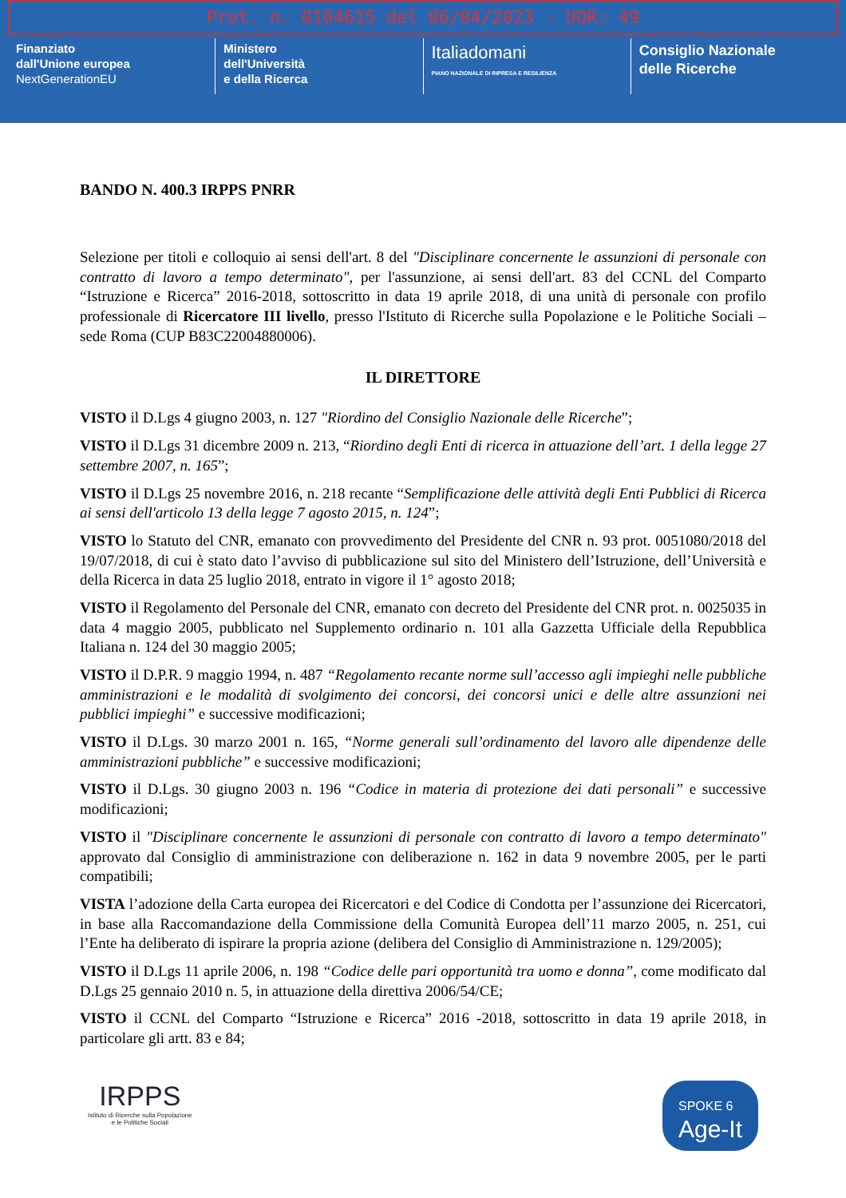Prot. n. 0104615 del 06/04/2023 - UOR: 49
Finanziato
dall'Unione europea
NextGenerationEU
Ministero
dell'Università
e della Ricerca
Italiadomani
PIANO NAZIONALE DI RIPRESA E RESILIENZA
Consiglio Nazionale
delle Ricerche
BANDO N. 400.3 IRPPS PNRR
Selezione per titoli e colloquio ai sensi dell'art. 8 del "Disciplinare concernente le assunzioni di personale con contratto di lavoro a tempo determinato", per l'assunzione, ai sensi dell'art. 83 del CCNL del Comparto “Istruzione e Ricerca” 2016-2018, sottoscritto in data 19 aprile 2018, di una unità di personale con profilo professionale di Ricercatore III livello, presso l'Istituto di Ricerche sulla Popolazione e le Politiche Sociali – sede Roma (CUP B83C22004880006).
IL DIRETTORE
VISTO il D.Lgs 4 giugno 2003, n. 127 "Riordino del Consiglio Nazionale delle Ricerche”;
VISTO il D.Lgs 31 dicembre 2009 n. 213, “Riordino degli Enti di ricerca in attuazione dell’art. 1 della legge 27 settembre 2007, n. 165”;
VISTO il D.Lgs 25 novembre 2016, n. 218 recante “Semplificazione delle attività degli Enti Pubblici di Ricerca ai sensi dell'articolo 13 della legge 7 agosto 2015, n. 124”;
VISTO lo Statuto del CNR, emanato con provvedimento del Presidente del CNR n. 93 prot. 0051080/2018 del 19/07/2018, di cui è stato dato l’avviso di pubblicazione sul sito del Ministero dell’Istruzione, dell’Università e della Ricerca in data 25 luglio 2018, entrato in vigore il 1° agosto 2018;
VISTO il Regolamento del Personale del CNR, emanato con decreto del Presidente del CNR prot. n. 0025035 in data 4 maggio 2005, pubblicato nel Supplemento ordinario n. 101 alla Gazzetta Ufficiale della Repubblica Italiana n. 124 del 30 maggio 2005;
VISTO il D.P.R. 9 maggio 1994, n. 487 “Regolamento recante norme sull’accesso agli impieghi nelle pubbliche amministrazioni e le modalità di svolgimento dei concorsi, dei concorsi unici e delle altre assunzioni nei pubblici impieghi” e successive modificazioni;
VISTO il D.Lgs. 30 marzo 2001 n. 165, “Norme generali sull’ordinamento del lavoro alle dipendenze delle amministrazioni pubbliche” e successive modificazioni;
VISTO il D.Lgs. 30 giugno 2003 n. 196 “Codice in materia di protezione dei dati personali” e successive modificazioni;
VISTO il "Disciplinare concernente le assunzioni di personale con contratto di lavoro a tempo determinato" approvato dal Consiglio di amministrazione con deliberazione n. 162 in data 9 novembre 2005, per le parti compatibili;
VISTA l’adozione della Carta europea dei Ricercatori e del Codice di Condotta per l’assunzione dei Ricercatori, in base alla Raccomandazione della Commissione della Comunità Europea dell’11 marzo 2005, n. 251, cui l’Ente ha deliberato di ispirare la propria azione (delibera del Consiglio di Amministrazione n. 129/2005);
VISTO il D.Lgs 11 aprile 2006, n. 198 “Codice delle pari opportunità tra uomo e donna”, come modificato dal D.Lgs 25 gennaio 2010 n. 5, in attuazione della direttiva 2006/54/CE;
VISTO il CCNL del Comparto “Istruzione e Ricerca” 2016 -2018, sottoscritto in data 19 aprile 2018, in particolare gli artt. 83 e 84;
IRPPS
Istituto di Ricerche sulla Popolazione
e le Politiche Sociali
SPOKE 6
Age-It